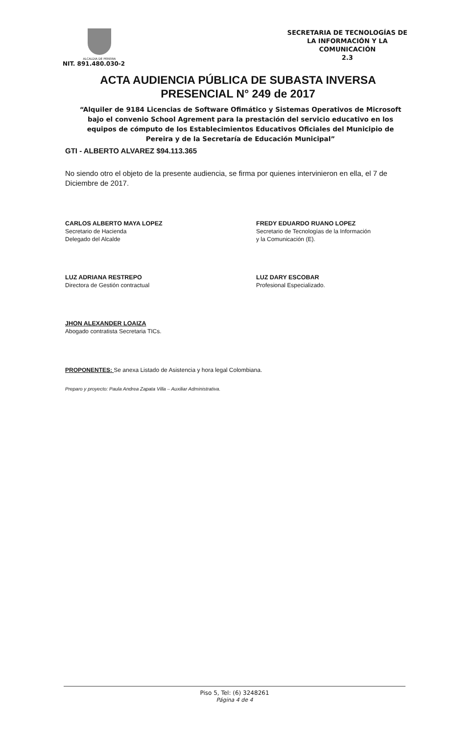ALCALDIA DE PEREIRA
NIT. 891.480.030-2
SECRETARIA DE TECNOLOGÍAS DE
LA INFORMACIÓN Y LA
COMUNICACIÓN
2.3
ACTA AUDIENCIA PÚBLICA DE SUBASTA INVERSA
PRESENCIAL N° 249 de 2017
“Alquiler de 9184 Licencias de Software Ofimático y Sistemas Operativos de Microsoft bajo el convenio School Agrement para la prestación del servicio educativo en los equipos de cómputo de los Establecimientos Educativos Oficiales del Municipio de Pereira y de la Secretaría de Educación Municipal”
GTI - ALBERTO ALVAREZ $94.113.365
No siendo otro el objeto de la presente audiencia, se firma por quienes intervinieron en ella, el 7 de Diciembre de 2017.
CARLOS ALBERTO MAYA LOPEZ
Secretario de Hacienda
Delegado del Alcalde
FREDY EDUARDO RUANO LOPEZ
Secretario de Tecnologías de la Información
y la Comunicación (E).
LUZ ADRIANA RESTREPO
Directora de Gestión contractual
LUZ DARY ESCOBAR
Profesional Especializado.
JHON ALEXANDER LOAIZA
Abogado contratista Secretaria TICs.
PROPONENTES: Se anexa Listado de Asistencia y hora legal Colombiana.
Preparo y proyecto: Paula Andrea Zapata Villa – Auxiliar Administrativa.
Piso 5, Tel: (6) 3248261
Página 4 de 4